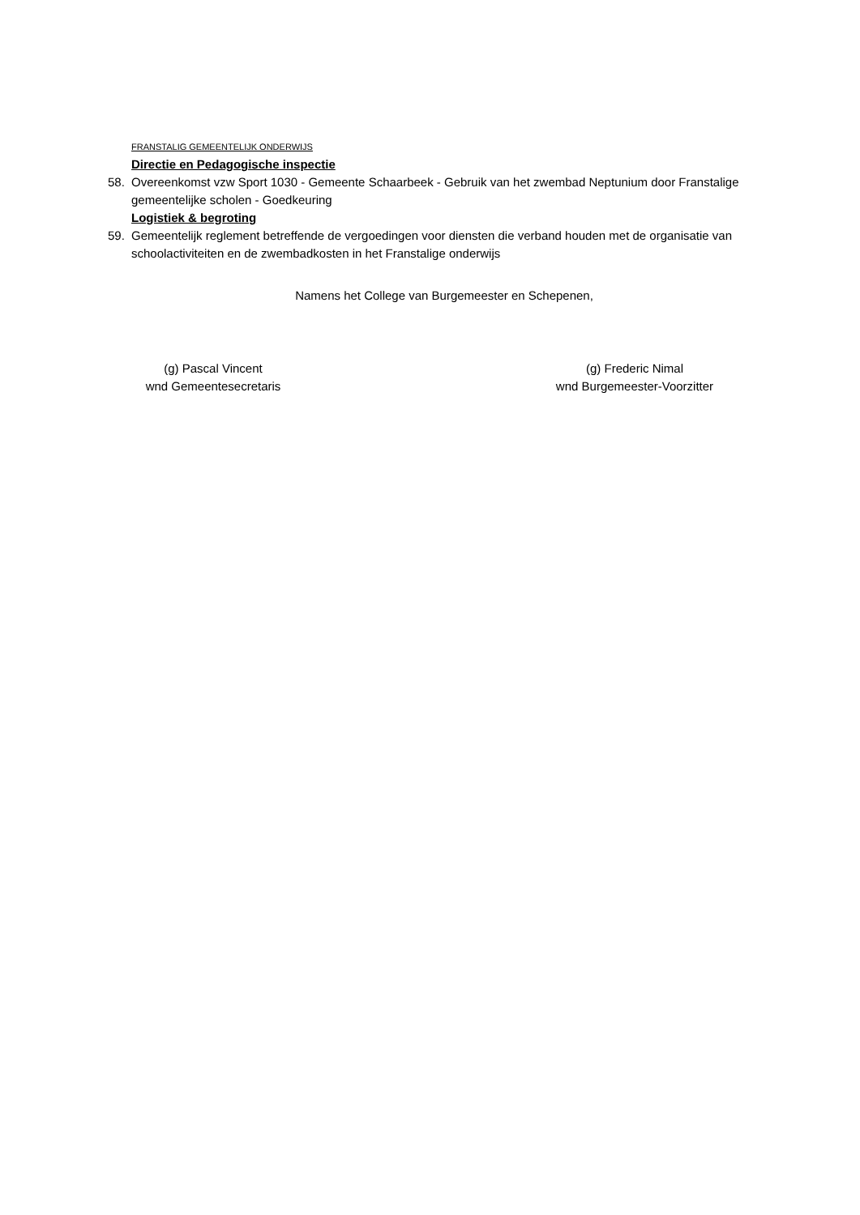FRANSTALIG GEMEENTELIJK ONDERWIJS
Directie en Pedagogische inspectie
58. Overeenkomst vzw Sport 1030 - Gemeente Schaarbeek - Gebruik van het zwembad Neptunium door Franstalige gemeentelijke scholen - Goedkeuring
Logistiek & begroting
59. Gemeentelijk reglement betreffende de vergoedingen voor diensten die verband houden met de organisatie van schoolactiviteiten en de zwembadkosten in het Franstalige onderwijs
Namens het College van Burgemeester en Schepenen,
(g) Pascal Vincent
wnd Gemeentesecretaris
(g) Frederic Nimal
wnd Burgemeester-Voorzitter